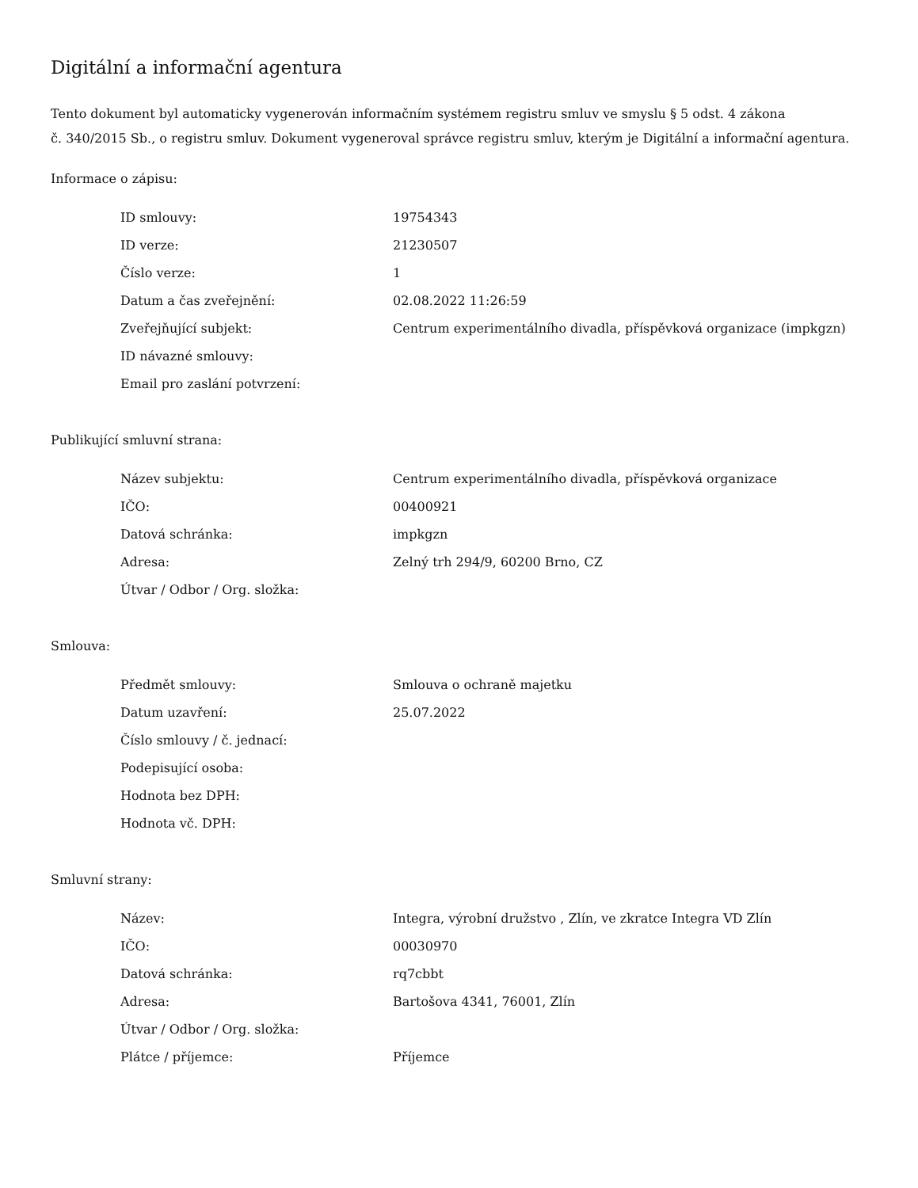Digitální a informační agentura
Tento dokument byl automaticky vygenerován informačním systémem registru smluv ve smyslu § 5 odst. 4 zákona
č. 340/2015 Sb., o registru smluv. Dokument vygeneroval správce registru smluv, kterým je Digitální a informační agentura.
Informace o zápisu:
| ID smlouvy: | 19754343 |
| ID verze: | 21230507 |
| Číslo verze: | 1 |
| Datum a čas zveřejnění: | 02.08.2022 11:26:59 |
| Zveřejňující subjekt: | Centrum experimentálního divadla, příspěvková organizace (impkgzn) |
| ID návazné smlouvy: | |
| Email pro zaslání potvrzení: | |
Publikující smluvní strana:
| Název subjektu: | Centrum experimentálního divadla, příspěvková organizace |
| IČO: | 00400921 |
| Datová schránka: | impkgzn |
| Adresa: | Zelný trh 294/9, 60200 Brno, CZ |
| Útvar / Odbor / Org. složka: | |
Smlouva:
| Předmět smlouvy: | Smlouva o ochraně majetku |
| Datum uzavření: | 25.07.2022 |
| Číslo smlouvy / č. jednací: | |
| Podepisující osoba: | |
| Hodnota bez DPH: | |
| Hodnota vč. DPH: | |
Smluvní strany:
| Název: | Integra, výrobní družstvo , Zlín, ve zkratce Integra VD Zlín |
| IČO: | 00030970 |
| Datová schránka: | rq7cbbt |
| Adresa: | Bartošova 4341, 76001, Zlín |
| Útvar / Odbor / Org. složka: | |
| Plátce / příjemce: | Příjemce |